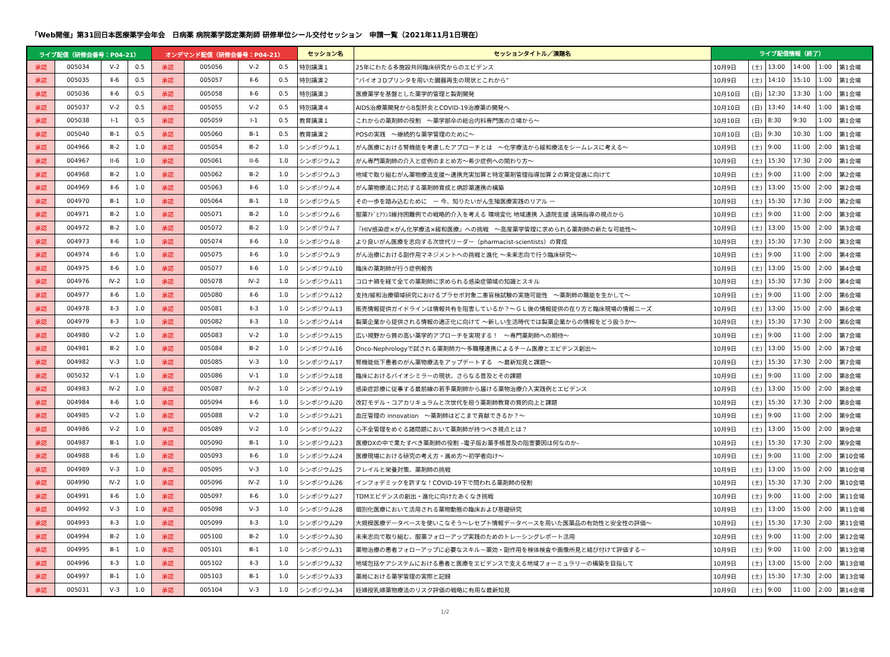「Web開催」第31回日本医療薬学会年会　日病薬 病院薬学認定薬剤師 研修単位シール交付セッション　申請一覧（2021年11月1日現在）
| ライブ配信（研修会番号：P04-21） | | | | オンデマンド配信（研修会番号：P04-21） | | | | セッション名 | セッションタイトル／演題名 | ライブ配信情報（終了） | | | | | |
| --- | --- | --- | --- | --- | --- | --- | --- | --- | --- | --- | --- | --- | --- | --- | --- |
| 承認 | 005034 | Ⅴ-2 | 0.5 | 承認 | 005056 | Ⅴ-2 | 0.5 | 特別講演１ | 25年にわたる多施設共同臨床研究からのエビデンス | 10月9日 | (土) | 13:00 | 14:00 | 1:00 | 第1会場 |
| 承認 | 005035 | Ⅱ-6 | 0.5 | 承認 | 005057 | Ⅱ-6 | 0.5 | 特別講演２ | ”バイオ３Dプリンタを用いた臓器再生の現状とこれから” | 10月9日 | (土) | 14:10 | 15:10 | 1:00 | 第1会場 |
| 承認 | 005036 | Ⅱ-6 | 0.5 | 承認 | 005058 | Ⅱ-6 | 0.5 | 特別講演３ | 医療薬学を基盤とした薬学的管理と製剤開発 | 10月10日 | (日) | 12:30 | 13:30 | 1:00 | 第1会場 |
| 承認 | 005037 | Ⅴ-2 | 0.5 | 承認 | 005055 | Ⅴ-2 | 0.5 | 特別講演４ | AIDS治療薬開発からB型肝炎とCOVID-19治療薬の開発へ | 10月10日 | (日) | 13:40 | 14:40 | 1:00 | 第1会場 |
| 承認 | 005038 | Ⅰ-1 | 0.5 | 承認 | 005059 | Ⅰ-1 | 0.5 | 教育講演１ | これからの薬剤師の役割 ～薬学部卒の総合内科専門医の立場から～ | 10月10日 | (日) | 8:30 | 9:30 | 1:00 | 第1会場 |
| 承認 | 005040 | Ⅲ-1 | 0.5 | 承認 | 005060 | Ⅲ-1 | 0.5 | 教育講演２ | POSの実践 ～継続的な薬学管理のために～ | 10月10日 | (日) | 9:30 | 10:30 | 1:00 | 第1会場 |
| 承認 | 004966 | Ⅲ-2 | 1.0 | 承認 | 005054 | Ⅲ-2 | 1.0 | シンポジウム１ | がん医療における腎機能を考慮したアプローチとは ～化学療法から緩和療法をシームレスに考える～ | 10月9日 | (土) | 9:00 | 11:00 | 2:00 | 第1会場 |
| 承認 | 004967 | II-6 | 1.0 | 承認 | 005061 | II-6 | 1.0 | シンポジウム２ | がん専門薬剤師の介入と症例のまとめ方～希少症例への関わり方～ | 10月9日 | (土) | 15:30 | 17:30 | 2:00 | 第1会場 |
| 承認 | 004968 | Ⅲ-2 | 1.0 | 承認 | 005062 | Ⅲ-2 | 1.0 | シンポジウム３ | 地域で取り組むがん薬物療法支援～連携充実加算と特定薬剤管理指導加算２の算定促進に向けて | 10月9日 | (土) | 9:00 | 11:00 | 2:00 | 第2会場 |
| 承認 | 004969 | Ⅱ-6 | 1.0 | 承認 | 005063 | Ⅱ-6 | 1.0 | シンポジウム４ | がん薬物療法に対応する薬剤師育成と病診薬連携の構築 | 10月9日 | (土) | 13:00 | 15:00 | 2:00 | 第2会場 |
| 承認 | 004970 | Ⅲ-1 | 1.0 | 承認 | 005064 | Ⅲ-1 | 1.0 | シンポジウム５ | その一歩を踏み込むために ー 今、知りたいがん生殖医療実践のリアル ー | 10月9日 | (土) | 15:30 | 17:30 | 2:00 | 第2会場 |
| 承認 | 004971 | Ⅲ-2 | 1.0 | 承認 | 005071 | Ⅲ-2 | 1.0 | シンポジウム６ | 服薬ｱﾄﾞﾋｱﾗﾝｽ維持困難例での戦略的介入を考える 環境変化 地域連携 入退院支援 遠隔指導の視点から | 10月9日 | (土) | 9:00 | 11:00 | 2:00 | 第3会場 |
| 承認 | 004972 | Ⅲ-2 | 1.0 | 承認 | 005072 | Ⅲ-2 | 1.0 | シンポジウム７ | 『HIV感染症×がん化学療法×緩和医療』への挑戦 ～高度薬学管理に求められる薬剤師の新たな可能性～ | 10月9日 | (土) | 13:00 | 15:00 | 2:00 | 第3会場 |
| 承認 | 004973 | Ⅱ-6 | 1.0 | 承認 | 005074 | Ⅱ-6 | 1.0 | シンポジウム８ | より良いがん医療を志向する次世代リーダー（pharmacist-scientists）の育成 | 10月9日 | (土) | 15:30 | 17:30 | 2:00 | 第3会場 |
| 承認 | 004974 | Ⅱ-6 | 1.0 | 承認 | 005075 | Ⅱ-6 | 1.0 | シンポジウム９ | がん治療における副作用マネジメントへの挑戦と進化 ～未来志向で行う臨床研究～ | 10月9日 | (土) | 9:00 | 11:00 | 2:00 | 第4会場 |
| 承認 | 004975 | Ⅱ-6 | 1.0 | 承認 | 005077 | Ⅱ-6 | 1.0 | シンポジウム10 | 臨床の薬剤師が行う症例報告 | 10月9日 | (土) | 13:00 | 15:00 | 2:00 | 第4会場 |
| 承認 | 004976 | Ⅳ-2 | 1.0 | 承認 | 005078 | Ⅳ-2 | 1.0 | シンポジウム11 | コロナ禍を経て全ての薬剤師に求められる感染症領域の知識とスキル | 10月9日 | (土) | 15:30 | 17:30 | 2:00 | 第4会場 |
| 承認 | 004977 | Ⅱ-6 | 1.0 | 承認 | 005080 | Ⅱ-6 | 1.0 | シンポジウム12 | 支持/緩和治療領域研究におけるプラセボ対象二重盲検試験の実施可能性 ～薬剤師の職能を生かして～ | 10月9日 | (土) | 9:00 | 11:00 | 2:00 | 第6会場 |
| 承認 | 004978 | Ⅱ-3 | 1.0 | 承認 | 005081 | Ⅱ-3 | 1.0 | シンポジウム13 | 販売情報提供ガイドラインは情報共有を阻害しているか？～ＧＬ後の情報提供の在り方と臨床現場の情報ニーズ | 10月9日 | (土) | 13:00 | 15:00 | 2:00 | 第6会場 |
| 承認 | 004979 | Ⅱ-3 | 1.0 | 承認 | 005082 | Ⅱ-3 | 1.0 | シンポジウム14 | 製薬企業から提供される情報の適正化に向けて ～新しい生活時代では製薬企業からの情報をどう扱うか～ | 10月9日 | (土) | 15:30 | 17:30 | 2:00 | 第6会場 |
| 承認 | 004980 | Ⅴ-2 | 1.0 | 承認 | 005083 | Ⅴ-2 | 1.0 | シンポジウム15 | 広い視野から質の高い薬学的アプローチを実現する！ ～専門薬剤師への期待～ | 10月9日 | (土) | 9:00 | 11:00 | 2:00 | 第7会場 |
| 承認 | 004981 | Ⅲ-2 | 1.0 | 承認 | 005084 | Ⅲ-2 | 1.0 | シンポジウム16 | Onco-Nephrologyで試される薬剤師力～多職種連携によるチーム医療とエビデンス創出～ | 10月9日 | (土) | 13:00 | 15:00 | 2:00 | 第7会場 |
| 承認 | 004982 | Ⅴ-3 | 1.0 | 承認 | 005085 | Ⅴ-3 | 1.0 | シンポジウム17 | 腎機能低下患者のがん薬物療法をアップデートする ～最新知見と課題～ | 10月9日 | (土) | 15:30 | 17:30 | 2:00 | 第7会場 |
| 承認 | 005032 | Ⅴ-1 | 1.0 | 承認 | 005086 | Ⅴ-1 | 1.0 | シンポジウム18 | 臨床におけるバイオシミラーの現状、さらなる普及とその課題 | 10月9日 | (土) | 9:00 | 11:00 | 2:00 | 第8会場 |
| 承認 | 004983 | Ⅳ-2 | 1.0 | 承認 | 005087 | Ⅳ-2 | 1.0 | シンポジウム19 | 感染症診療に従事する最前線の若手薬剤師から届ける薬物治療介入実践例とエビデンス | 10月9日 | (土) | 13:00 | 15:00 | 2:00 | 第8会場 |
| 承認 | 004984 | Ⅱ-6 | 1.0 | 承認 | 005094 | Ⅱ-6 | 1.0 | シンポジウム20 | 改訂モデル・コアカリキュラムと次世代を担う薬剤師教育の質的向上と課題 | 10月9日 | (土) | 15:30 | 17:30 | 2:00 | 第8会場 |
| 承認 | 004985 | Ⅴ-2 | 1.0 | 承認 | 005088 | Ⅴ-2 | 1.0 | シンポジウム21 | 血圧管理の innovation ～薬剤師はどこまで貢献できるか？～ | 10月9日 | (土) | 9:00 | 11:00 | 2:00 | 第9会場 |
| 承認 | 004986 | Ⅴ-2 | 1.0 | 承認 | 005089 | Ⅴ-2 | 1.0 | シンポジウム22 | 心不全管理をめぐる諸問題において薬剤師が持つべき視点とは？ | 10月9日 | (土) | 13:00 | 15:00 | 2:00 | 第9会場 |
| 承認 | 004987 | Ⅲ-1 | 1.0 | 承認 | 005090 | Ⅲ-1 | 1.0 | シンポジウム23 | 医療DXの中で果たすべき薬剤師の役割 –電子版お薬手帳普及の阻害要因は何なのか– | 10月9日 | (土) | 15:30 | 17:30 | 2:00 | 第9会場 |
| 承認 | 004988 | Ⅱ-6 | 1.0 | 承認 | 005093 | Ⅱ-6 | 1.0 | シンポジウム24 | 医療現場における研究の考え方・進め方～初学者向け～ | 10月9日 | (土) | 9:00 | 11:00 | 2:00 | 第10会場 |
| 承認 | 004989 | Ⅴ-3 | 1.0 | 承認 | 005095 | Ⅴ-3 | 1.0 | シンポジウム25 | フレイルと栄養対策、薬剤師の挑戦 | 10月9日 | (土) | 13:00 | 15:00 | 2:00 | 第10会場 |
| 承認 | 004990 | Ⅳ-2 | 1.0 | 承認 | 005096 | Ⅳ-2 | 1.0 | シンポジウム26 | インフォデミックを許すな！COVID-19下で問われる薬剤師の役割 | 10月9日 | (土) | 15:30 | 17:30 | 2:00 | 第10会場 |
| 承認 | 004991 | Ⅱ-6 | 1.0 | 承認 | 005097 | Ⅱ-6 | 1.0 | シンポジウム27 | TDMエビデンスの創出・進化に向けたあくなき挑戦 | 10月9日 | (土) | 9:00 | 11:00 | 2:00 | 第11会場 |
| 承認 | 004992 | Ⅴ-3 | 1.0 | 承認 | 005098 | Ⅴ-3 | 1.0 | シンポジウム28 | 個別化医療において活用される薬物動態の臨床および基礎研究 | 10月9日 | (土) | 13:00 | 15:00 | 2:00 | 第11会場 |
| 承認 | 004993 | Ⅱ-3 | 1.0 | 承認 | 005099 | Ⅱ-3 | 1.0 | シンポジウム29 | 大規模医療データベースを使いこなそう～レセプト情報データベースを用いた医薬品の有効性と安全性の評価～ | 10月9日 | (土) | 15:30 | 17:30 | 2:00 | 第11会場 |
| 承認 | 004994 | Ⅲ-2 | 1.0 | 承認 | 005100 | Ⅲ-2 | 1.0 | シンポジウム30 | 未来志向で取り組む、服薬フォローアップ実践のためのトレーシングレポート活用 | 10月9日 | (土) | 9:00 | 11:00 | 2:00 | 第12会場 |
| 承認 | 004995 | Ⅲ-1 | 1.0 | 承認 | 005101 | Ⅲ-1 | 1.0 | シンポジウム31 | 薬物治療の患者フォローアップに必要なスキル－薬効・副作用を検体検査や画像所見と結び付けて評価する－ | 10月9日 | (土) | 9:00 | 11:00 | 2:00 | 第13会場 |
| 承認 | 004996 | Ⅱ-3 | 1.0 | 承認 | 005102 | Ⅱ-3 | 1.0 | シンポジウム32 | 地域包括ケアシステムにおける患者と医療をエビデンスで支える地域フォーミュラリーの構築を目指して | 10月9日 | (土) | 13:00 | 15:00 | 2:00 | 第13会場 |
| 承認 | 004997 | Ⅲ-1 | 1.0 | 承認 | 005103 | Ⅲ-1 | 1.0 | シンポジウム33 | 薬局における薬学管理の実際と記録 | 10月9日 | (土) | 15:30 | 17:30 | 2:00 | 第13会場 |
| 承認 | 005031 | Ⅴ-3 | 1.0 | 承認 | 005104 | Ⅴ-3 | 1.0 | シンポジウム34 | 妊婦授乳婦薬物療法のリスク評価の戦略に有用な最新知見 | 10月9日 | (土) | 9:00 | 11:00 | 2:00 | 第14会場 |
1/2